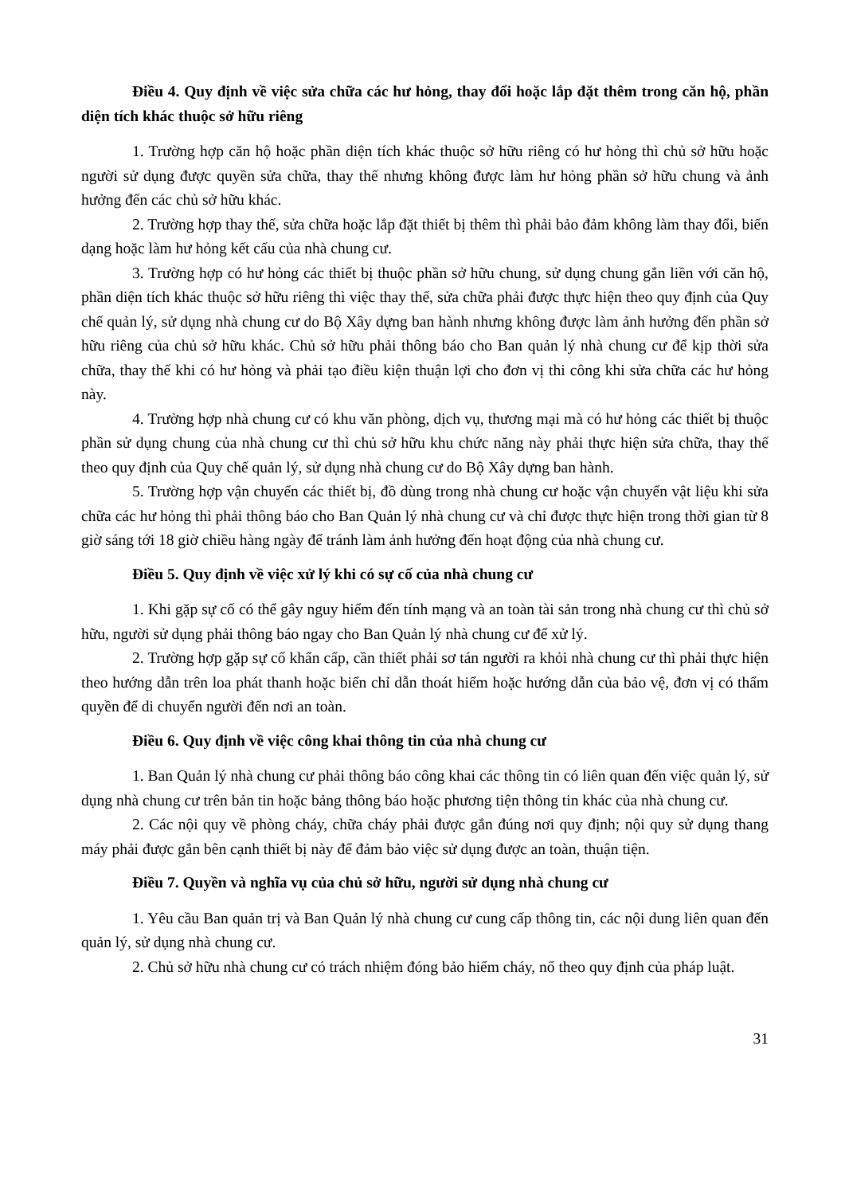Điều 4. Quy định về việc sửa chữa các hư hỏng, thay đổi hoặc lắp đặt thêm trong căn hộ, phần diện tích khác thuộc sở hữu riêng
1. Trường hợp căn hộ hoặc phần diện tích khác thuộc sở hữu riêng có hư hỏng thì chủ sở hữu hoặc người sử dụng được quyền sửa chữa, thay thế nhưng không được làm hư hỏng phần sở hữu chung và ảnh hưởng đến các chủ sở hữu khác.
2. Trường hợp thay thế, sửa chữa hoặc lắp đặt thiết bị thêm thì phải bảo đảm không làm thay đổi, biến dạng hoặc làm hư hỏng kết cấu của nhà chung cư.
3. Trường hợp có hư hỏng các thiết bị thuộc phần sở hữu chung, sử dụng chung gắn liền với căn hộ, phần diện tích khác thuộc sở hữu riêng thì việc thay thế, sửa chữa phải được thực hiện theo quy định của Quy chế quản lý, sử dụng nhà chung cư do Bộ Xây dựng ban hành nhưng không được làm ảnh hưởng đến phần sở hữu riêng của chủ sở hữu khác. Chủ sở hữu phải thông báo cho Ban quản lý nhà chung cư để kịp thời sửa chữa, thay thế khi có hư hỏng và phải tạo điều kiện thuận lợi cho đơn vị thi công khi sửa chữa các hư hỏng này.
4. Trường hợp nhà chung cư có khu văn phòng, dịch vụ, thương mại mà có hư hỏng các thiết bị thuộc phần sử dụng chung của nhà chung cư thì chủ sở hữu khu chức năng này phải thực hiện sửa chữa, thay thế theo quy định của Quy chế quản lý, sử dụng nhà chung cư do Bộ Xây dựng ban hành.
5. Trường hợp vận chuyển các thiết bị, đồ dùng trong nhà chung cư hoặc vận chuyển vật liệu khi sửa chữa các hư hỏng thì phải thông báo cho Ban Quản lý nhà chung cư và chỉ được thực hiện trong thời gian từ 8 giờ sáng tới 18 giờ chiều hàng ngày để tránh làm ảnh hưởng đến hoạt động của nhà chung cư.
Điều 5. Quy định về việc xử lý khi có sự cố của nhà chung cư
1. Khi gặp sự cố có thể gây nguy hiểm đến tính mạng và an toàn tài sản trong nhà chung cư thì chủ sở hữu, người sử dụng phải thông báo ngay cho Ban Quản lý nhà chung cư để xử lý.
2. Trường hợp gặp sự cố khẩn cấp, cần thiết phải sơ tán người ra khỏi nhà chung cư thì phải thực hiện theo hướng dẫn trên loa phát thanh hoặc biển chỉ dẫn thoát hiểm hoặc hướng dẫn của bảo vệ, đơn vị có thẩm quyền để di chuyển người đến nơi an toàn.
Điều 6. Quy định về việc công khai thông tin của nhà chung cư
1. Ban Quản lý nhà chung cư phải thông báo công khai các thông tin có liên quan đến việc quản lý, sử dụng nhà chung cư trên bản tin hoặc bảng thông báo hoặc phương tiện thông tin khác của nhà chung cư.
2. Các nội quy về phòng cháy, chữa cháy phải được gắn đúng nơi quy định; nội quy sử dụng thang máy phải được gắn bên cạnh thiết bị này để đảm bảo việc sử dụng được an toàn, thuận tiện.
Điều 7. Quyền và nghĩa vụ của chủ sở hữu, người sử dụng nhà chung cư
1. Yêu cầu Ban quản trị và Ban Quản lý nhà chung cư cung cấp thông tin, các nội dung liên quan đến quản lý, sử dụng nhà chung cư.
2. Chủ sở hữu nhà chung cư có trách nhiệm đóng bảo hiểm cháy, nổ theo quy định của pháp luật.
31